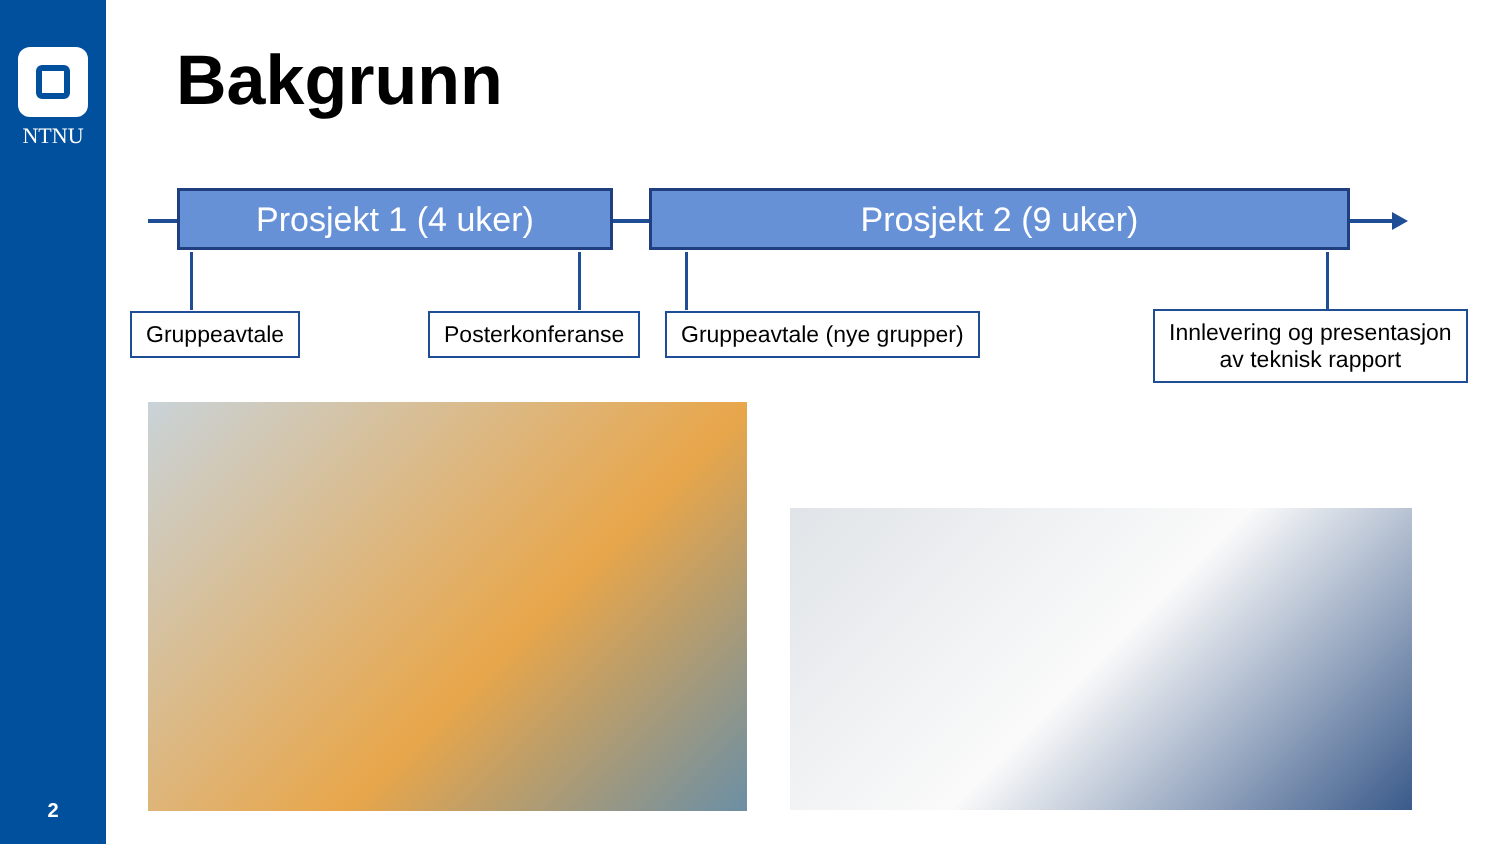NTNU
2
Bakgrunn
Prosjekt 1 (4 uker) Prosjekt 2 (9 uker)
Gruppeavtale Posterkonferanse Gruppeavtale (nye grupper)
Innlevering og presentasjon
av teknisk rapport